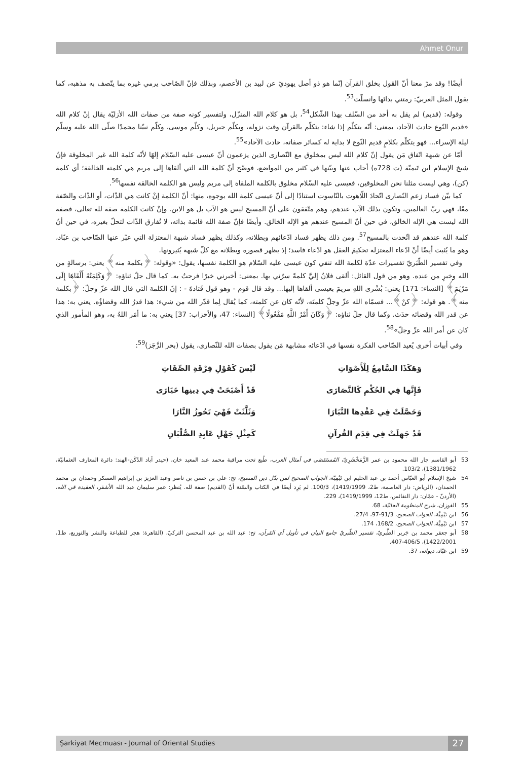Ahmet Onur
أيضًا! وقد مرّ معنا أنّ القول بخلق القرآن إنّما هو ذو أصل يهوديّ عن لبيد بن الأعصم، وبذلك فإنّ الصّاحب يرمي غيره بما يتّصف به مذهبه، كما يقول المثل العربيّ: رمتني بدائها وانسلّت<sup>53</sup>.
وقوله: (قديم) لم يقل به أحد من السّلف بهذا الشّكل<sup>54</sup>، بل هو كلام الله المنزّل، ولتفسير كونه صفة من صفات الله الأزليّة يقال إنّ كلام الله «قديم النّوع حادث الآحاد، بمعنى: أنّه يتكلّم إذا شاء: يتكلّم بالقرآن وقت نزوله، ويكلّم جبريل، وكلّم موسى، وكلّم نبيّنا محمدًا صلّى الله عليه وسلّم ليلة الإسراء... فهو يتكلّم بكلامٍ قديم النّوع لا بداية له كسائر صفاته، حادث الآحاد»<sup>55</sup>.
أمّا عن شبهة اتّفاق مَن يقول إنّ كلام الله ليس بمخلوق مع النّصارى الذين يزعمون أنّ عيسى عليه السّلام إلهًا لأنّه كلمة الله غير المخلوقة فإنّ شيخ الإسلام ابن تَيميّة (ت 728ه) أجاب عنها وبيّنها في كثير من المواضع، فوضّح أنّ كلمة الله التي ألقاها إلى مريم هي كلمته الخالقة؛ أي كلمة (كن)، وهي ليست مثلنا نحن المخلوقين، فعيسى عليه السّلام مخلوق بالكلمة الملقاة إلى مريم وليس هو الكلمة الخالقة نفسها<sup>56</sup>.
كما بيّن فساد زعم النّصارى اتّحادَ اللّاهوت بالنّاسوت استنادًا إلى أنّ عيسى كلمة الله بوجوه، منها: أنّ الكلمة إنْ كانت هي الذّات، أو الذّات والصّفة معًا، فهي ربّ العالمين، وتكون بذلك الآب عندهم، وهم متّفقون على أنّ المسيح ليس هو الآب بل هو الابن. وإنْ كانت الكلمة صفة لله تعالى، فصفة الله ليست هي الإله الخالق، في حين أنّ المسيح عندهم هو الإله الخالق. وأيضًا فإنّ صفة الله قائمة بذاته، لا تُفارق الذّات لتحلّ بغيره، في حين أنّ كلمة الله عندهم قد اتّحدت بالمسيح<sup>57</sup>. ومن ذلك يظهر فساد ادّعائهم وبطلانه، وكذلك يظهر فساد شبهة المعتزلة التي عبّر عنها الصّاحب بن عبّاد، وهو ما يُثبت أيضًا أنّ ادّعاء المعتزلة تحكيمَ العقل هو ادّعاء فاسد؛ إذ يظهر قصوره وبطلانه مع كلّ شبهة يُثيرونها.
وفي تفسير الطّبَريّ تفسيرات عدّة لكلمة الله تنفي كون عيسى عليه السّلام هو الكلمة نفسها، يقول: «وقوله: ﴿بكلمة منه﴾ يعني: برسالةٍ من الله وخبرٍ من عنده. وهو من قول القائل: ألقى فلانٌ إليَّ كلمةً سرّني بها. بمعنى: أخبرني خبرًا فرحتُ به. كما قال جلّ ثناؤه: ﴿وَكَلِمَتُهُ أَلْقَاهَا إِلَى مَرْيَمَ﴾ [النساء: 171] يعني: بُشْرى اللهِ مريمَ بعيسى ألقاها إليها... وقد قال قوم - وهو قول قَتادةَ - : إنّ الكلمة التي قال الله عزّ وجلّ: ﴿بكلمة منه﴾. هو قوله: ﴿كنْ﴾... فسمّاه الله عزّ وجلّ كلمتَه، لأنّه كان عن كلمته، كما يُقال لِما قدّر الله من شيء: هذا قدرُ الله وقضاؤُه. يعني به: هذا عن قدر الله وقضائه حدَث. وكما قال جلّ ثناؤه: ﴿وَكَانَ أَمْرُ اللَّهِ مَفْعُولًا﴾ [النساء: 47، والأحزاب: 37] يعني به: ما أمَر اللهُ به، وهو المأمور الذي كان عن أمر الله عزّ وجلّ»<sup>58</sup>.
وفي أبيات أخرى يُعيد الصّاحب الفكرة نفسها في ادّعائه مشابهة مَن يقول بصفات الله للنّصارى، يقول (بحر الرَّجَز)<sup>59</sup>:
وَهَكَذَا السَّامِعُ لِلْأَصْوَاتِ لَيْسَ كَقَوْلِ فِرْقَةِ الصِّفَاتِ
فَإِنَّها فِي الحُكْمِ كَالنَّصَارَى قَدْ أَصْبَحَتْ فِي دِينِها حَيَارَى
وَحَصَّلَتْ فِي عَقْدِها التَّبَارَا وَثَلَّثَتْ فَهْيَ تَحُوزُ النَّارَا
قَدْ جَهِلَتْ فِي قِدَمِ القُرآنِ كَمِثْلِ جَهْلِ عَابِدِ الصُّلْبَانِ
53 أبو القاسم جار الله محمود بن عمر الزَّمَخْشَرِيّ، المُستَقصَى في أمثال العرب، طُبع تحت مراقبة محمد عبد المعيد خان، (حيدر آباد الدّكَن-الهند: دائرة المعارف العثمانيّة، 1381/1962)، 103/2.
54 شيخ الإسلام أبو العبّاس أحمد بن عبد الحليم ابن تَيْمِيَّة، الجواب الصحيح لمن بدّل دين المسيح، تح: علي بن حسن بن ناصر وعبد العزيز بن إبراهيم العسكر وحمدان بن محمد الحمدان، (الرياض: دار العاصمة، ط2، 1419/1999)، 100/3. لم يَرِد أيضًا في الكتاب والسّنة أنّ (القديم) صفة لله. يُنظر: عمر سليمان عبد الله الأشقر، العقيدة في الله، (الأردنّ - عمّان: دار النفائس، ط12، 1419/1999)، 229.
55 الفوزان، شرح المنظومة الحائيّة، 68.
56 ابن تَيْمِيَّة، الجواب الصحيح، 91/3-97، 27/4.
57 ابن تَيْمِيَّة، الجواب الصحيح، 168/2، 174.
58 أبو جعفر محمد بن جَرير الطَّبريّ، تفسير الطّبريّ جامع البيان في تأويل آي القرآن، تح: عبد الله بن عبد المحسن التركيّ، (القاهرة: هجر للطباعة والنشر والتوزيع، ط1، 1422/2001)، 406/5-407.
59 ابن عَبّاد، ديوانه، 37.
Şarkiyat Mecmuası - Journal of Oriental Studies 27